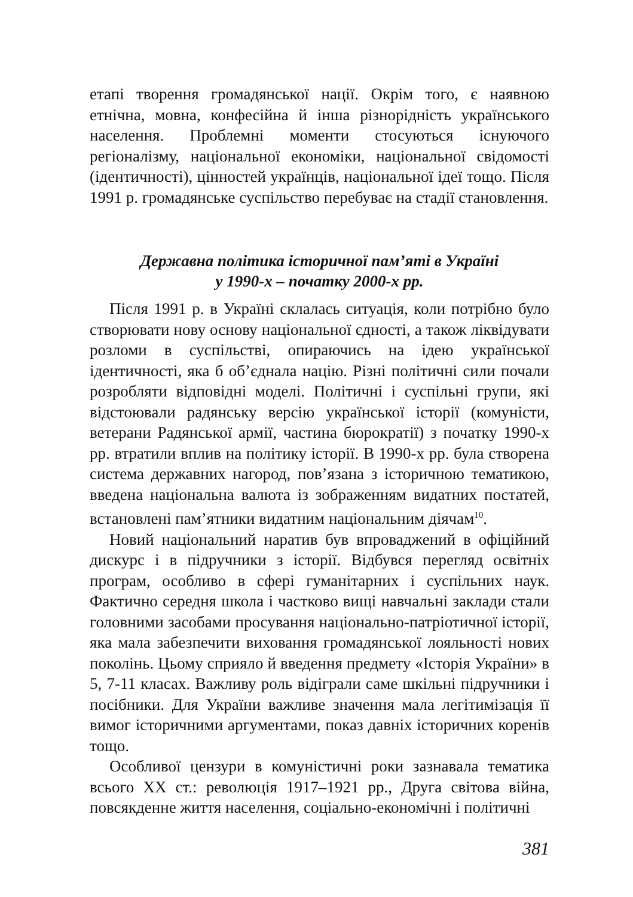етапі творення громадянської нації. Окрім того, є наявною етнічна, мовна, конфесійна й інша різнорідність українського населення. Проблемні моменти стосуються існуючого регіоналізму, національної економіки, національної свідомості (ідентичності), цінностей українців, національної ідеї тощо. Після 1991 р. громадянське суспільство перебуває на стадії становлення.
Державна політика історичної пам’яті в Україні
у 1990-х – початку 2000-х рр.
Після 1991 р. в Україні склалась ситуація, коли потрібно було створювати нову основу національної єдності, а також ліквідувати розломи в суспільстві, опираючись на ідею української ідентичності, яка б об’єднала націю. Різні політичні сили почали розробляти відповідні моделі. Політичні і суспільні групи, які відстоювали радянську версію української історії (комуністи, ветерани Радянської армії, частина бюрократії) з початку 1990-х рр. втратили вплив на політику історії. В 1990-х рр. була створена система державних нагород, пов’язана з історичною тематикою, введена національна валюта із зображенням видатних постатей, встановлені пам’ятники видатним національним діячам<sup>10</sup>.
Новий національний наратив був впроваджений в офіційний дискурс і в підручники з історії. Відбувся перегляд освітніх програм, особливо в сфері гуманітарних і суспільних наук. Фактично середня школа і частково вищі навчальні заклади стали головними засобами просування національно-патріотичної історії, яка мала забезпечити виховання громадянської лояльності нових поколінь. Цьому сприяло й введення предмету «Історія України» в 5, 7-11 класах. Важливу роль відіграли саме шкільні підручники і посібники. Для України важливе значення мала легітимізація її вимог історичними аргументами, показ давніх історичних коренів тощо.
Особливої цензури в комуністичні роки зазнавала тематика всього ХХ ст.: революція 1917–1921 рр., Друга світова війна, повсякденне життя населення, соціально-економічні і політичні
381